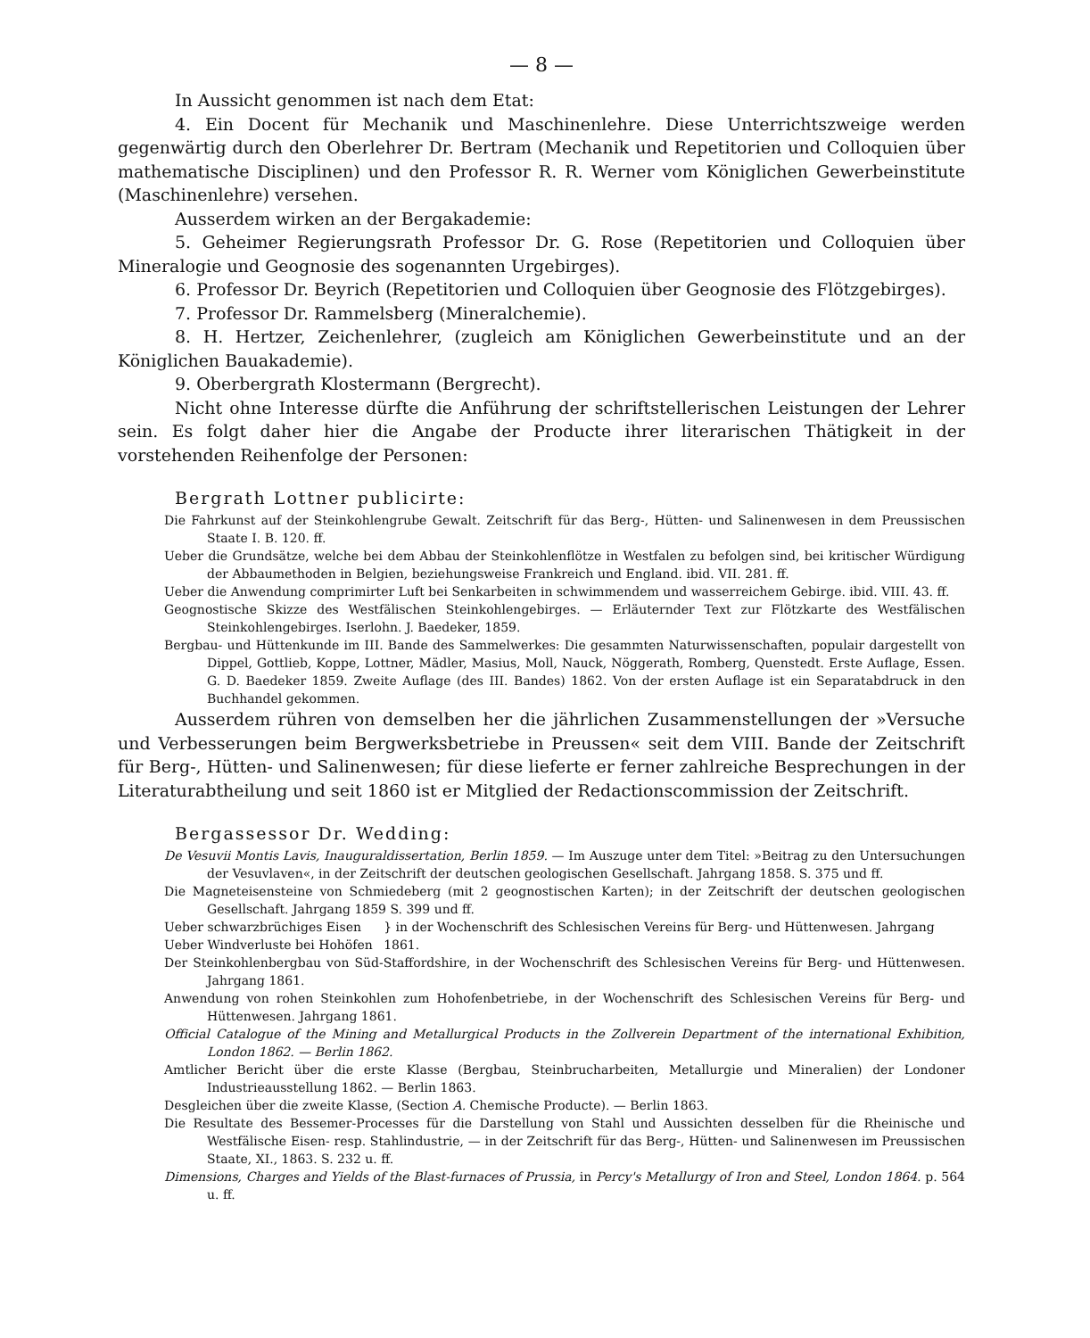— 8 —
In Aussicht genommen ist nach dem Etat:
4. Ein Docent für Mechanik und Maschinenlehre. Diese Unterrichtszweige werden gegenwärtig durch den Oberlehrer Dr. Bertram (Mechanik und Repetitorien und Colloquien über mathematische Disciplinen) und den Professor R. R. Werner vom Königlichen Gewerbeinstitute (Maschinenlehre) versehen.
Ausserdem wirken an der Bergakademie:
5. Geheimer Regierungsrath Professor Dr. G. Rose (Repetitorien und Colloquien über Mineralogie und Geognosie des sogenannten Urgebirges).
6. Professor Dr. Beyrich (Repetitorien und Colloquien über Geognosie des Flötzgebirges).
7. Professor Dr. Rammelsberg (Mineralchemie).
8. H. Hertzer, Zeichenlehrer, (zugleich am Königlichen Gewerbeinstitute und an der Königlichen Bauakademie).
9. Oberbergrath Klostermann (Bergrecht).
Nicht ohne Interesse dürfte die Anführung der schriftstellerischen Leistungen der Lehrer sein. Es folgt daher hier die Angabe der Producte ihrer literarischen Thätigkeit in der vorstehenden Reihenfolge der Personen:
Bergrath Lottner publicirte:
Die Fahrkunst auf der Steinkohlengrube Gewalt. Zeitschrift für das Berg-, Hütten- und Salinenwesen in dem Preussischen Staate I. B. 120. ff.
Ueber die Grundsätze, welche bei dem Abbau der Steinkohlenflötze in Westfalen zu befolgen sind, bei kritischer Würdigung der Abbaumethoden in Belgien, beziehungsweise Frankreich und England. ibid. VII. 281. ff.
Ueber die Anwendung comprimirter Luft bei Senkarbeiten in schwimmendem und wasserreichem Gebirge. ibid. VIII. 43. ff.
Geognostische Skizze des Westfälischen Steinkohlengebirges. — Erläuternder Text zur Flötzkarte des Westfälischen Steinkohlengebirges. Iserlohn. J. Baedeker, 1859.
Bergbau- und Hüttenkunde im III. Bande des Sammelwerkes: Die gesammten Naturwissenschaften, populair dargestellt von Dippel, Gottlieb, Koppe, Lottner, Mädler, Masius, Moll, Nauck, Nöggerath, Romberg, Quenstedt. Erste Auflage, Essen. G. D. Baedeker 1859. Zweite Auflage (des III. Bandes) 1862. Von der ersten Auflage ist ein Separatabdruck in den Buchhandel gekommen.
Ausserdem rühren von demselben her die jährlichen Zusammenstellungen der »Versuche und Verbesserungen beim Bergwerksbetriebe in Preussen« seit dem VIII. Bande der Zeitschrift für Berg-, Hütten- und Salinenwesen; für diese lieferte er ferner zahlreiche Besprechungen in der Literaturabtheilung und seit 1860 ist er Mitglied der Redactionscommission der Zeitschrift.
Bergassessor Dr. Wedding:
De Vesuvii Montis Lavis, Inauguraldissertation, Berlin 1859. — Im Auszuge unter dem Titel: »Beitrag zu den Untersuchungen der Vesuvlaven«, in der Zeitschrift der deutschen geologischen Gesellschaft. Jahrgang 1858. S. 375 und ff.
Die Magneteisensteine von Schmiedeberg (mit 2 geognostischen Karten); in der Zeitschrift der deutschen geologischen Gesellschaft. Jahrgang 1859 S. 399 und ff.
Ueber schwarzbrüchiges Eisen
Ueber Windverluste bei Hohöfen
} in der Wochenschrift des Schlesischen Vereins für Berg- und Hüttenwesen. Jahrgang 1861.
Der Steinkohlenbergbau von Süd-Staffordshire, in der Wochenschrift des Schlesischen Vereins für Berg- und Hüttenwesen. Jahrgang 1861.
Anwendung von rohen Steinkohlen zum Hohofenbetriebe, in der Wochenschrift des Schlesischen Vereins für Berg- und Hüttenwesen. Jahrgang 1861.
Official Catalogue of the Mining and Metallurgical Products in the Zollverein Department of the international Exhibition, London 1862. — Berlin 1862.
Amtlicher Bericht über die erste Klasse (Bergbau, Steinbrucharbeiten, Metallurgie und Mineralien) der Londoner Industrieausstellung 1862. — Berlin 1863.
Desgleichen über die zweite Klasse, (Section A. Chemische Producte). — Berlin 1863.
Die Resultate des Bessemer-Processes für die Darstellung von Stahl und Aussichten desselben für die Rheinische und Westfälische Eisen- resp. Stahlindustrie, — in der Zeitschrift für das Berg-, Hütten- und Salinenwesen im Preussischen Staate, XI., 1863. S. 232 u. ff.
Dimensions, Charges and Yields of the Blast-furnaces of Prussia, in Percy's Metallurgy of Iron and Steel, London 1864. p. 564 u. ff.